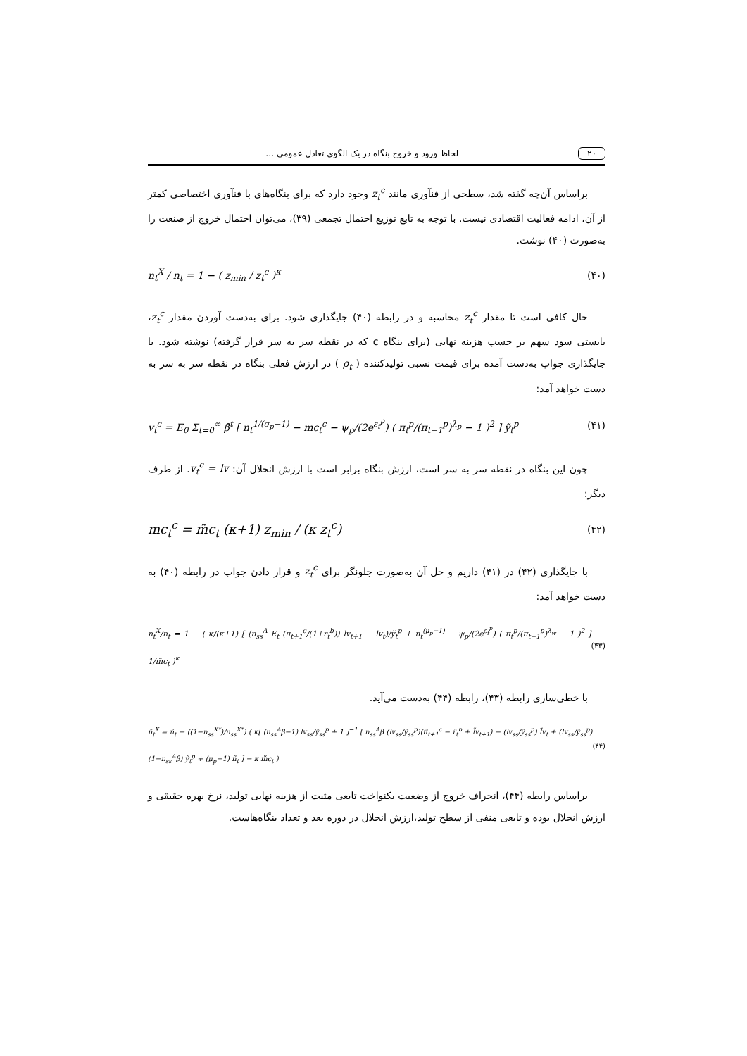۲۰ لحاظ ورود و خروج بنگاه در یک الگوی تعادل عمومی …
براساس آن‌چه گفته شد، سطحی از فنآوری مانند z<sub>t</sub><sup>c</sup> وجود دارد که برای بنگاه‌های با فنآوری اختصاصی کمتر از آن، ادامه فعالیت اقتصادی نیست. با توجه به تابع توزیع احتمال تجمعی (۳۹)، می‌توان احتمال خروج از صنعت را به‌صورت (۴۰) نوشت.
n<sub>t</sub><sup>X</sup> / n<sub>t</sub> = 1 − ( z<sub>min</sub> / z<sub>t</sub><sup>c</sup> )<sup>κ</sup> (۴۰)
حال کافی است تا مقدار z<sub>t</sub><sup>c</sup> محاسبه و در رابطه (۴۰) جایگذاری شود. برای به‌دست آوردن مقدار z<sub>t</sub><sup>c</sup>، بایستی سود سهم بر حسب هزینه نهایی (برای بنگاه c که در نقطه سر به سر قرار گرفته) نوشته شود. با جایگذاری جواب به‌دست آمده برای قیمت نسبی تولیدکننده ( ρ<sub>t</sub> ) در ارزش فعلی بنگاه در نقطه سر به سر به دست خواهد آمد:
v<sub>t</sub><sup>c</sup> = E<sub>0</sub> Σ<sub>t=0</sub><sup>∞</sup> β̄<sup>t</sup> [ n<sub>t</sub><sup>1/(σ<sub>p</sub>−1)</sup> − mc<sub>t</sub><sup>c</sup> − ψ<sub>p</sub>/(2e<sup>ε<sub>t</sub><sup>p</sup></sup>) ( π<sub>t</sub><sup>p</sup>/(π<sub>t−1</sub><sup>p</sup>)<sup>λ<sub>p</sub></sup> − 1 )<sup>2</sup> ] ỹ<sub>t</sub><sup>p</sup> (۴۱)
چون این بنگاه در نقطه سر به سر است، ارزش بنگاه برابر است با ارزش انحلال آن: v<sub>t</sub><sup>c</sup> = lv. از طرف دیگر:
mc<sub>t</sub><sup>c</sup> = m̃c<sub>t</sub> (κ+1) z<sub>min</sub> / (κ z<sub>t</sub><sup>c</sup>) (۴۲)
با جایگذاری (۴۲) در (۴۱) داریم و حل آن به‌صورت جلونگر برای z<sub>t</sub><sup>c</sup> و قرار دادن جواب در رابطه (۴۰) به دست خواهد آمد:
n<sub>t</sub><sup>X</sup>/n<sub>t</sub> = 1 − ( κ/(κ+1) [ (n<sub>ss</sub><sup>A</sup> E<sub>t</sub> (π<sub>t+1</sub><sup>c</sup>/(1+r<sub>t</sub><sup>b</sup>)) lv<sub>t+1</sub> − lv<sub>t</sub>)/ỹ<sub>t</sub><sup>p</sup> + n<sub>t</sub><sup>(μ<sub>p</sub>−1)</sup> − ψ<sub>p</sub>/(2e<sup>ε<sub>t</sub><sup>p</sup></sup>) ( π<sub>t</sub><sup>p</sup>/(π<sub>t−1</sub><sup>p</sup>)<sup>λ<sub>w</sub></sup> − 1 )<sup>2</sup> ] 1/m̃c<sub>t</sub> )<sup>κ</sup> (۴۳)
با خطی‌سازی رابطه (۴۳)، رابطه (۴۴) به‌دست می‌آید.
ñ<sub>t</sub><sup>X</sup> = ñ<sub>t</sub> − ((1−n<sub>ss</sub><sup>X*</sup>)/n<sub>ss</sub><sup>X*</sup>) ( κ[ (n<sub>ss</sub><sup>A</sup>β−1) lv<sub>ss</sub>/ỹ<sub>ss</sub><sup>p</sup> + 1 ]<sup>−1</sup> [ n<sub>ss</sub><sup>A</sup>β (lv<sub>ss</sub>/ỹ<sub>ss</sub><sup>p</sup>)(π̃<sub>t+1</sub><sup>c</sup> − r̃<sub>t</sub><sup>b</sup> + l̃v<sub>t+1</sub>) − (lv<sub>ss</sub>/ỹ<sub>ss</sub><sup>p</sup>) l̃v<sub>t</sub> + (lv<sub>ss</sub>/ỹ<sub>ss</sub><sup>p</sup>)(1−n<sub>ss</sub><sup>A</sup>β) ỹ<sub>t</sub><sup>p</sup> + (μ<sub>p</sub>−1) ñ<sub>t</sub> ] − κ m̃̃c<sub>t</sub> ) (۴۴)
براساس رابطه (۴۴)، انحراف خروج از وضعیت یکنواخت تابعی مثبت از هزینه نهایی تولید، نرخ بهره حقیقی و ارزش انحلال بوده و تابعی منفی از سطح تولید،ارزش انحلال در دوره بعد و تعداد بنگاه‌هاست.